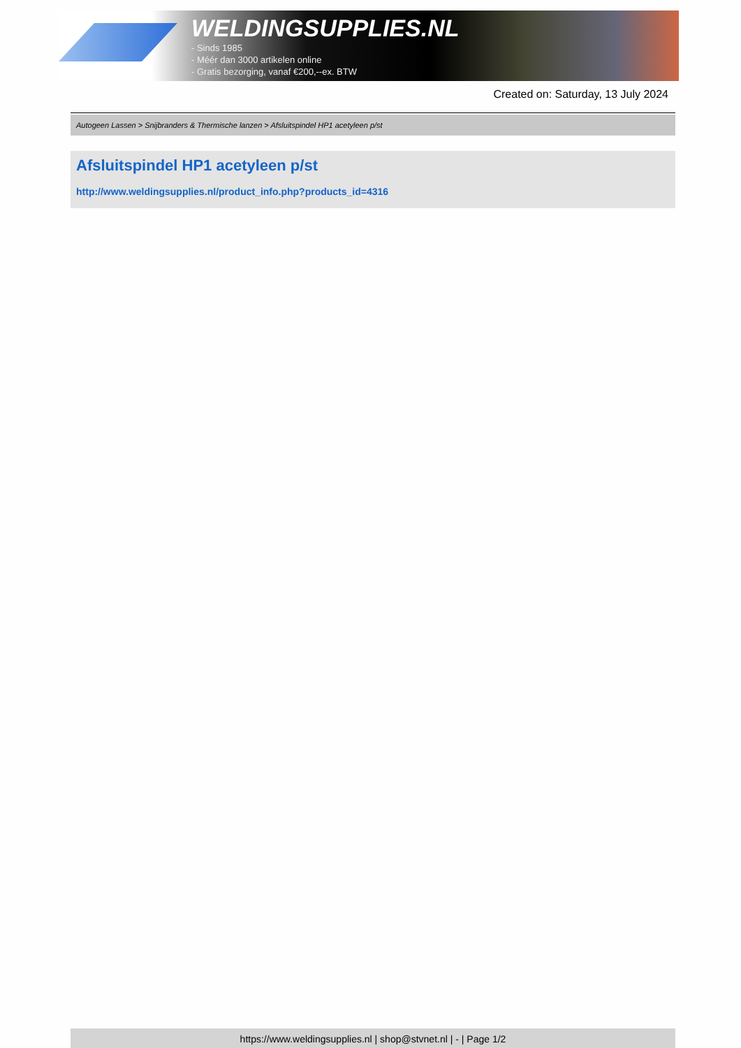WELDINGSUPPLIES.NL
- Sinds 1985
- Méér dan 3000 artikelen online
- Gratis bezorging, vanaf €200,--ex. BTW
Created on: Saturday, 13 July 2024
Autogeen Lassen > Snijbranders & Thermische lanzen > Afsluitspindel HP1 acetyleen p/st
Afsluitspindel HP1 acetyleen p/st
http://www.weldingsupplies.nl/product_info.php?products_id=4316
https://www.weldingsupplies.nl | shop@stvnet.nl | - | Page 1/2